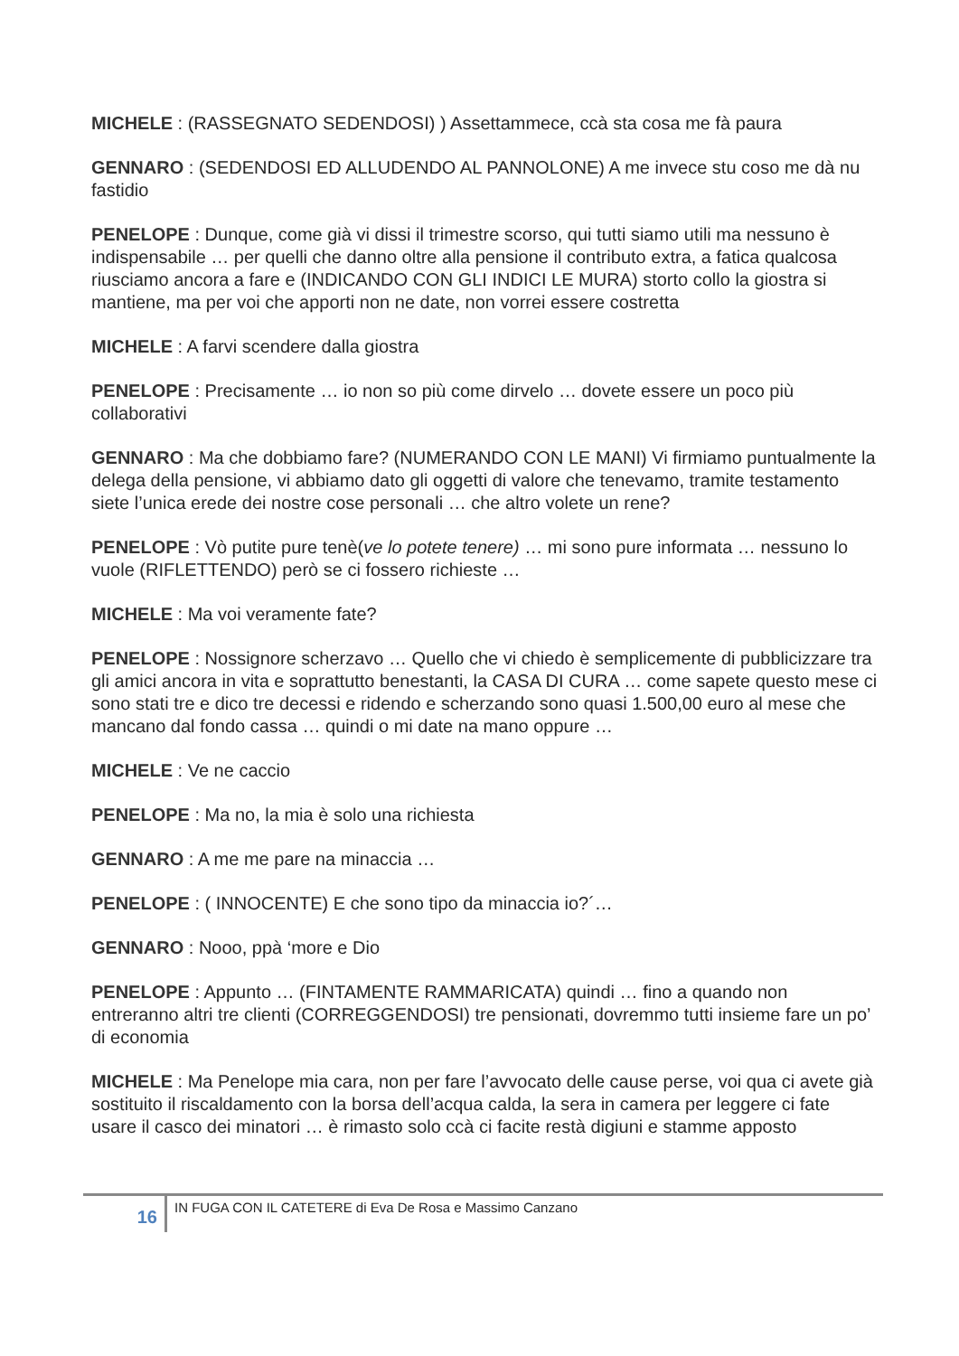MICHELE : (RASSEGNATO SEDENDOSI) ) Assettammece, ccà sta cosa me fà paura
GENNARO : (SEDENDOSI ED ALLUDENDO AL PANNOLONE) A me invece stu coso me dà nu fastidio
PENELOPE : Dunque, come già vi dissi il trimestre scorso, qui tutti siamo utili ma nessuno è indispensabile … per quelli che danno oltre alla pensione il contributo extra, a fatica qualcosa riusciamo ancora a fare e (INDICANDO CON GLI INDICI LE MURA) storto collo la giostra si mantiene, ma per voi che apporti non ne date, non vorrei essere costretta
MICHELE : A farvi scendere dalla giostra
PENELOPE : Precisamente … io non so più come dirvelo … dovete essere un poco più collaborativi
GENNARO : Ma che dobbiamo fare? (NUMERANDO CON LE MANI) Vi firmiamo puntualmente la delega della pensione, vi abbiamo dato gli oggetti di valore che tenevamo, tramite testamento siete l’unica erede dei nostre cose personali … che altro volete un rene?
PENELOPE : Vò putite pure tenè(ve lo potete tenere) … mi sono pure informata … nessuno lo vuole (RIFLETTENDO) però se ci fossero richieste …
MICHELE : Ma voi veramente fate?
PENELOPE : Nossignore scherzavo … Quello che vi chiedo è semplicemente di pubblicizzare tra gli amici ancora in vita e soprattutto benestanti, la CASA DI CURA … come sapete questo mese ci sono stati tre e dico tre decessi e ridendo e scherzando sono quasi 1.500,00 euro al mese che mancano dal fondo cassa … quindi o mi date na mano oppure …
MICHELE : Ve ne caccio
PENELOPE : Ma no, la mia è solo una richiesta
GENNARO : A me me pare na minaccia …
PENELOPE : ( INNOCENTE) E che sono tipo da minaccia io?´…
GENNARO : Nooo, ppà ‘more e Dio
PENELOPE : Appunto … (FINTAMENTE RAMMARICATA) quindi … fino a quando non entreranno altri tre clienti (CORREGGENDOSI) tre pensionati, dovremmo tutti insieme fare un po’ di economia
MICHELE : Ma Penelope mia cara, non per fare l’avvocato delle cause perse, voi qua ci avete già sostituito il riscaldamento con la borsa dell’acqua calda, la sera in camera per leggere ci fate usare il casco dei minatori … è rimasto solo ccà ci facite restà digiuni e stamme apposto
16
IN FUGA CON IL CATETERE di Eva De Rosa e Massimo Canzano